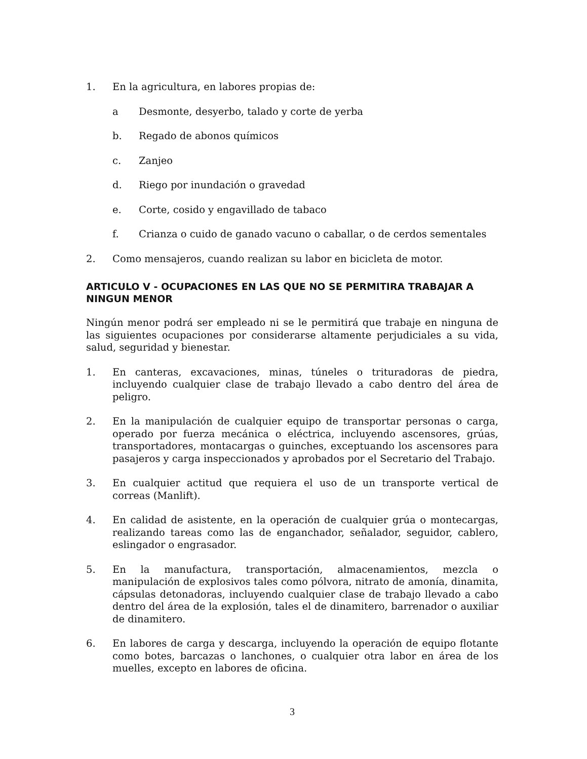1. En la agricultura, en labores propias de:
a Desmonte, desyerbo, talado y corte de yerba
b. Regado de abonos químicos
c. Zanjeo
d. Riego por inundación o gravedad
e. Corte, cosido y engavillado de tabaco
f. Crianza o cuido de ganado vacuno o caballar, o de cerdos sementales
2. Como mensajeros, cuando realizan su labor en bicicleta de motor.
ARTICULO V - OCUPACIONES EN LAS QUE NO SE PERMITIRA TRABAJAR A NINGUN MENOR
Ningún menor podrá ser empleado ni se le permitirá que trabaje en ninguna de las siguientes ocupaciones por considerarse altamente perjudiciales a su vida, salud, seguridad y bienestar.
1. En canteras, excavaciones, minas, túneles o trituradoras de piedra, incluyendo cualquier clase de trabajo llevado a cabo dentro del área de peligro.
2. En la manipulación de cualquier equipo de transportar personas o carga, operado por fuerza mecánica o eléctrica, incluyendo ascensores, grúas, transportadores, montacargas o guinches, exceptuando los ascensores para pasajeros y carga inspeccionados y aprobados por el Secretario del Trabajo.
3. En cualquier actitud que requiera el uso de un transporte vertical de correas (Manlift).
4. En calidad de asistente, en la operación de cualquier grúa o montecargas, realizando tareas como las de enganchador, señalador, seguidor, cablero, eslingador o engrasador.
5. En la manufactura, transportación, almacenamientos, mezcla o manipulación de explosivos tales como pólvora, nitrato de amonía, dinamita, cápsulas detonadoras, incluyendo cualquier clase de trabajo llevado a cabo dentro del área de la explosión, tales el de dinamitero, barrenador o auxiliar de dinamitero.
6. En labores de carga y descarga, incluyendo la operación de equipo flotante como botes, barcazas o lanchones, o cualquier otra labor en área de los muelles, excepto en labores de oficina.
3